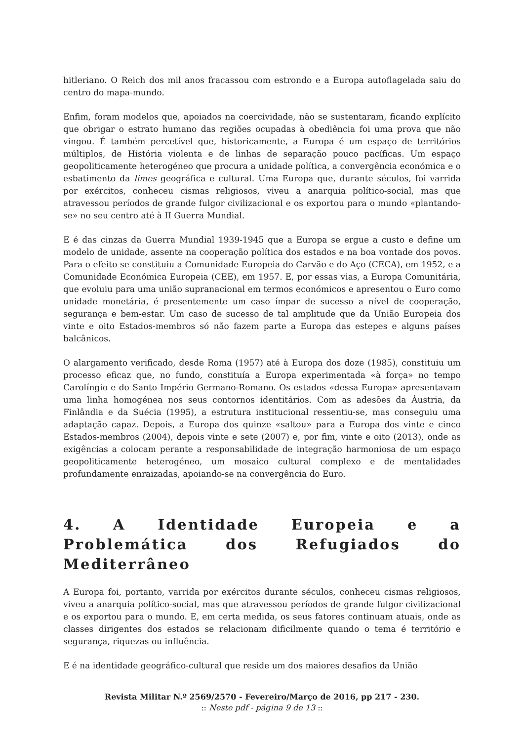hitleriano. O Reich dos mil anos fracassou com estrondo e a Europa autoflagelada saiu do centro do mapa-mundo.
Enfim, foram modelos que, apoiados na coercividade, não se sustentaram, ficando explícito que obrigar o estrato humano das regiões ocupadas à obediência foi uma prova que não vingou. É também percetível que, historicamente, a Europa é um espaço de territórios múltiplos, de História violenta e de linhas de separação pouco pacíficas. Um espaço geopoliticamente heterogéneo que procura a unidade política, a convergência económica e o esbatimento da limes geográfica e cultural. Uma Europa que, durante séculos, foi varrida por exércitos, conheceu cismas religiosos, viveu a anarquia político-social, mas que atravessou períodos de grande fulgor civilizacional e os exportou para o mundo «plantando-se» no seu centro até à II Guerra Mundial.
E é das cinzas da Guerra Mundial 1939-1945 que a Europa se ergue a custo e define um modelo de unidade, assente na cooperação política dos estados e na boa vontade dos povos. Para o efeito se constituiu a Comunidade Europeia do Carvão e do Aço (CECA), em 1952, e a Comunidade Económica Europeia (CEE), em 1957. E, por essas vias, a Europa Comunitária, que evoluiu para uma união supranacional em termos económicos e apresentou o Euro como unidade monetária, é presentemente um caso ímpar de sucesso a nível de cooperação, segurança e bem-estar. Um caso de sucesso de tal amplitude que da União Europeia dos vinte e oito Estados-membros só não fazem parte a Europa das estepes e alguns países balcânicos.
O alargamento verificado, desde Roma (1957) até à Europa dos doze (1985), constituiu um processo eficaz que, no fundo, constituía a Europa experimentada «à força» no tempo Carolíngio e do Santo Império Germano-Romano. Os estados «dessa Europa» apresentavam uma linha homogénea nos seus contornos identitários. Com as adesões da Áustria, da Finlândia e da Suécia (1995), a estrutura institucional ressentiu-se, mas conseguiu uma adaptação capaz. Depois, a Europa dos quinze «saltou» para a Europa dos vinte e cinco Estados-membros (2004), depois vinte e sete (2007) e, por fim, vinte e oito (2013), onde as exigências a colocam perante a responsabilidade de integração harmoniosa de um espaço geopoliticamente heterogéneo, um mosaico cultural complexo e de mentalidades profundamente enraizadas, apoiando-se na convergência do Euro.
4. A Identidade Europeia e a Problemática dos Refugiados do Mediterrâneo
A Europa foi, portanto, varrida por exércitos durante séculos, conheceu cismas religiosos, viveu a anarquia político-social, mas que atravessou períodos de grande fulgor civilizacional e os exportou para o mundo. E, em certa medida, os seus fatores continuam atuais, onde as classes dirigentes dos estados se relacionam dificilmente quando o tema é território e segurança, riquezas ou influência.
E é na identidade geográfico-cultural que reside um dos maiores desafios da União
Revista Militar N.º 2569/2570 - Fevereiro/Março de 2016, pp 217 - 230.
:: Neste pdf - página 9 de 13 ::